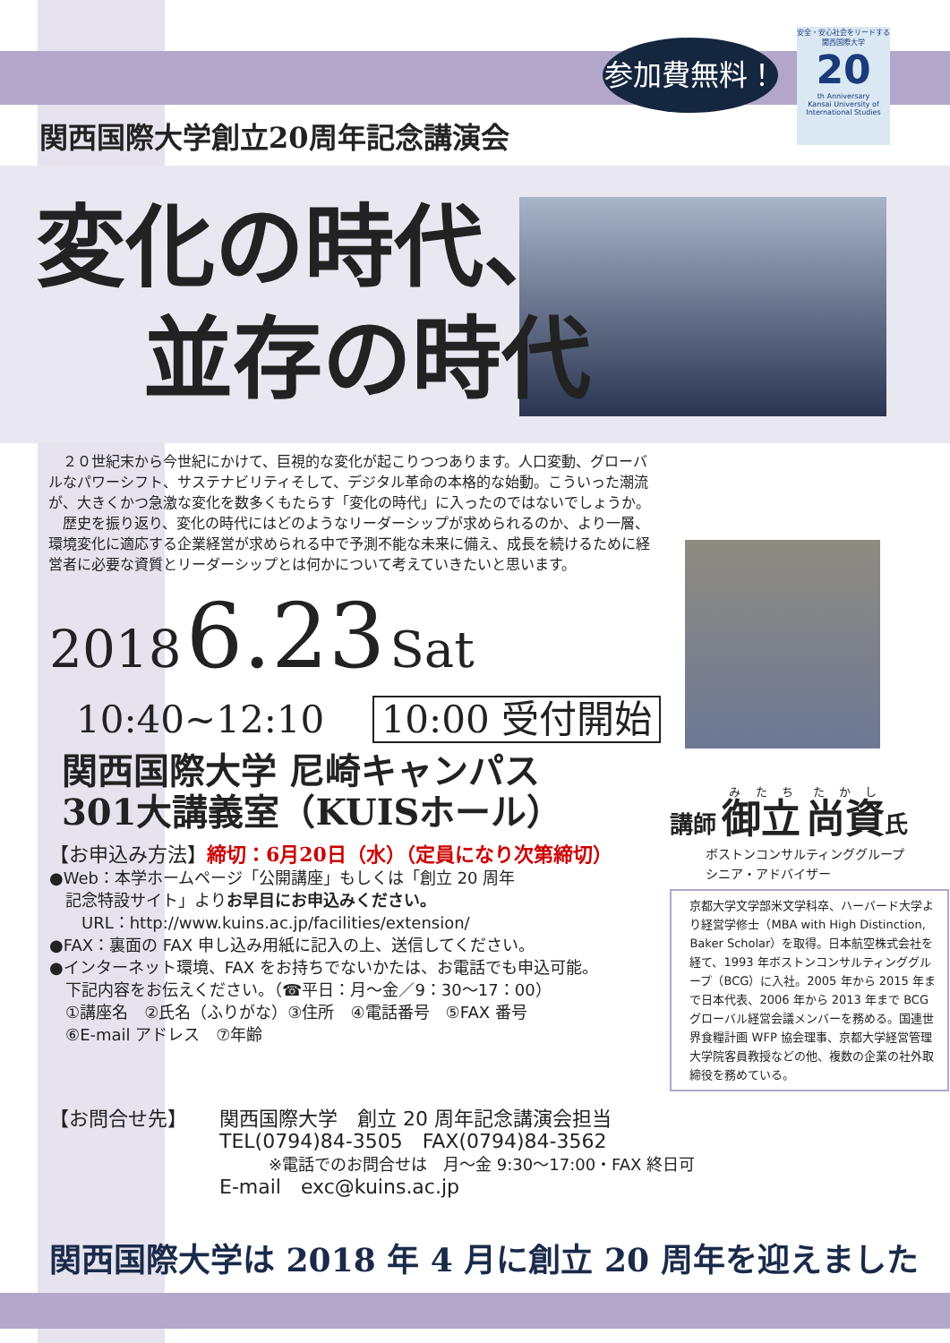参加費無料！
安全・安心社会をリードする関西国際大学
20
th Anniversary
Kansai University of International Studies
関西国際大学創立20周年記念講演会
変化の時代、
並存の時代
　２０世紀末から今世紀にかけて、巨視的な変化が起こりつつあります。人口変動、グローバルなパワーシフト、サステナビリティそして、デジタル革命の本格的な始動。こういった潮流が、大きくかつ急激な変化を数多くもたらす「変化の時代」に入ったのではないでしょうか。
　歴史を振り返り、変化の時代にはどのようなリーダーシップが求められるのか、より一層、環境変化に適応する企業経営が求められる中で予測不能な未来に備え、成長を続けるために経営者に必要な資質とリーダーシップとは何かについて考えていきたいと思います。
2018 6.23 Sat
10:40~12:10 10:00 受付開始
関西国際大学 尼崎キャンパス
301大講義室（KUISホール）
【お申込み方法】締切：6月20日（水）（定員になり次第締切）
●Web：本学ホームページ「公開講座」もしくは「創立 20 周年
　記念特設サイト」よりお早目にお申込みください。
　　URL：http://www.kuins.ac.jp/facilities/extension/
●FAX：裏面の FAX 申し込み用紙に記入の上、送信してください。
●インターネット環境、FAX をお持ちでないかたは、お電話でも申込可能。
　下記内容をお伝えください。（☎平日：月～金／9：30～17：00）
　①講座名　②氏名（ふりがな）③住所　④電話番号　⑤FAX 番号
　⑥E-mail アドレス　⑦年齢
講師 御立 尚資氏
ボストンコンサルティンググループ
シニア・アドバイザー
京都大学文学部米文学科卒、ハーバード大学より経営学修士（MBA with High Distinction, Baker Scholar）を取得。日本航空株式会社を経て、1993 年ボストンコンサルティンググループ（BCG）に入社。2005 年から 2015 年まで日本代表、2006 年から 2013 年まで BCG グローバル経営会議メンバーを務める。国連世界食糧計画 WFP 協会理事、京都大学経営管理大学院客員教授などの他、複数の企業の社外取締役を務めている。
【お問合せ先】 関西国際大学　創立 20 周年記念講演会担当
TEL(0794)84-3505　FAX(0794)84-3562
※電話でのお問合せは　月～金 9:30～17:00・FAX 終日可
E-mail　exc@kuins.ac.jp
関西国際大学は 2018 年 4 月に創立 20 周年を迎えました